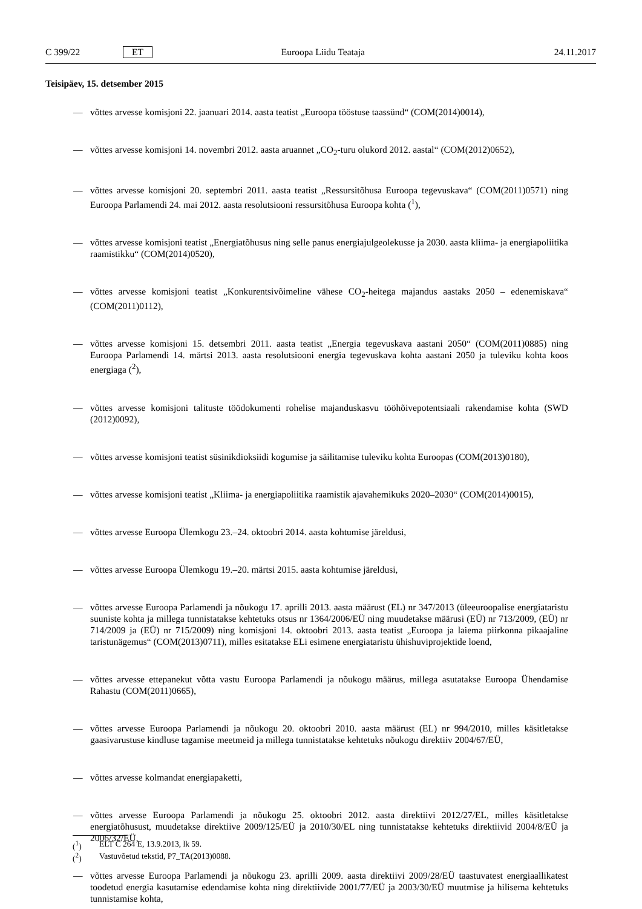C 399/22 ET Euroopa Liidu Teataja 24.11.2017
Teisipäev, 15. detsember 2015
— võttes arvesse komisjoni 22. jaanuari 2014. aasta teatist „Euroopa tööstuse taassünd“ (COM(2014)0014),
— võttes arvesse komisjoni 14. novembri 2012. aasta aruannet „CO<sub>2</sub>-turu olukord 2012. aastal“ (COM(2012)0652),
— võttes arvesse komisjoni 20. septembri 2011. aasta teatist „Ressursitõhusa Euroopa tegevuskava“ (COM(2011)0571) ning Euroopa Parlamendi 24. mai 2012. aasta resolutsiooni ressursitõhusa Euroopa kohta (<sup>1</sup>),
— võttes arvesse komisjoni teatist „Energiatõhusus ning selle panus energiajulgeolekusse ja 2030. aasta kliima- ja energiapoliitika raamistikku“ (COM(2014)0520),
— võttes arvesse komisjoni teatist „Konkurentsivõimeline vähese CO<sub>2</sub>-heitega majandus aastaks 2050 – edenemiskava“ (COM(2011)0112),
— võttes arvesse komisjoni 15. detsembri 2011. aasta teatist „Energia tegevuskava aastani 2050“ (COM(2011)0885) ning Euroopa Parlamendi 14. märtsi 2013. aasta resolutsiooni energia tegevuskava kohta aastani 2050 ja tuleviku kohta koos energiaga (<sup>2</sup>),
— võttes arvesse komisjoni talituste töödokumenti rohelise majanduskasvu tööhõivepotentsiaali rakendamise kohta (SWD (2012)0092),
— võttes arvesse komisjoni teatist süsinikdioksiidi kogumise ja säilitamise tuleviku kohta Euroopas (COM(2013)0180),
— võttes arvesse komisjoni teatist „Kliima- ja energiapoliitika raamistik ajavahemikuks 2020–2030“ (COM(2014)0015),
— võttes arvesse Euroopa Ülemkogu 23.–24. oktoobri 2014. aasta kohtumise järeldusi,
— võttes arvesse Euroopa Ülemkogu 19.–20. märtsi 2015. aasta kohtumise järeldusi,
— võttes arvesse Euroopa Parlamendi ja nõukogu 17. aprilli 2013. aasta määrust (EL) nr 347/2013 (üleeuroopalise energiataristu suuniste kohta ja millega tunnistatakse kehtetuks otsus nr 1364/2006/EÜ ning muudetakse määrusi (EÜ) nr 713/2009, (EÜ) nr 714/2009 ja (EÜ) nr 715/2009) ning komisjoni 14. oktoobri 2013. aasta teatist „Euroopa ja laiema piirkonna pikaajaline taristunägemus“ (COM(2013)0711), milles esitatakse ELi esimene energiataristu ühishuviprojektide loend,
— võttes arvesse ettepanekut võtta vastu Euroopa Parlamendi ja nõukogu määrus, millega asutatakse Euroopa Ühendamise Rahastu (COM(2011)0665),
— võttes arvesse Euroopa Parlamendi ja nõukogu 20. oktoobri 2010. aasta määrust (EL) nr 994/2010, milles käsitletakse gaasivarustuse kindluse tagamise meetmeid ja millega tunnistatakse kehtetuks nõukogu direktiiv 2004/67/EÜ,
— võttes arvesse kolmandat energiapaketti,
— võttes arvesse Euroopa Parlamendi ja nõukogu 25. oktoobri 2012. aasta direktiivi 2012/27/EL, milles käsitletakse energiatõhusust, muudetakse direktiive 2009/125/EÜ ja 2010/30/EL ning tunnistatakse kehtetuks direktiivid 2004/8/EÜ ja 2006/32/EÜ,
— võttes arvesse Euroopa Parlamendi ja nõukogu 23. aprilli 2009. aasta direktiivi 2009/28/EÜ taastuvatest energiaallikatest toodetud energia kasutamise edendamise kohta ning direktiivide 2001/77/EÜ ja 2003/30/EÜ muutmise ja hilisema kehtetuks tunnistamise kohta,
(<sup>1</sup>) ELT C 264 E, 13.9.2013, lk 59.
(<sup>2</sup>) Vastuvõetud tekstid, P7_TA(2013)0088.